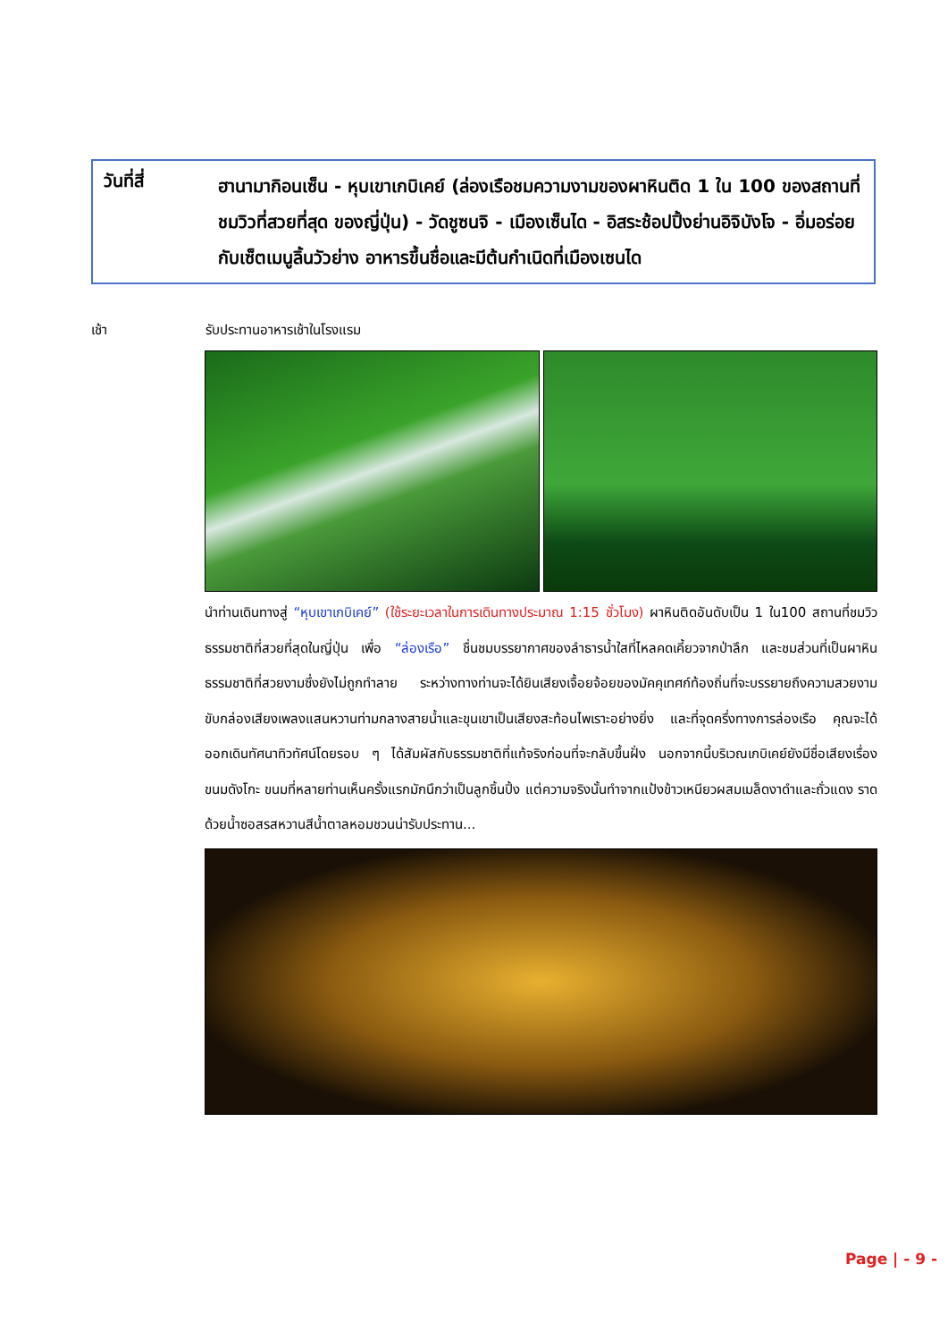วันที่สี่
ฮานามากิอนเซ็น - หุบเขาเกบิเคย์ (ล่องเรือชมความงามของผาหินติด 1 ใน 100 ของสถานที่ชมวิวที่สวยที่สุด ของญี่ปุ่น) - วัดชูซนจิ - เมืองเซ็นได - อิสระช้อปปิ้งย่านอิจิบังโจ - อิ่มอร่อยกับเซ็ตเมนูลิ้นวัวย่าง อาหารขึ้นชื่อและมีต้นกำเนิดที่เมืองเซนได
เช้า รับประทานอาหารเช้าในโรงแรม
นำท่านเดินทางสู่ “หุบเขาเกบิเคย์” (ใช้ระยะเวลาในการเดินทางประมาณ 1:15 ชั่วโมง) ผาหินติดอันดับเป็น 1 ใน100 สถานที่ชมวิวธรรมชาติที่สวยที่สุดในญี่ปุ่น เพื่อ “ล่องเรือ” ชื่นชมบรรยากาศของลำธารน้ำใสที่ไหลคดเคี้ยวจากป่าลึก และชมส่วนที่เป็นผาหินธรรมชาติที่สวยงามซึ่งยังไม่ถูกทำลาย ระหว่างทางท่านจะได้ยินเสียงเจื้อยจ้อยของมัคคุเทศก์ท้องถิ่นที่จะบรรยายถึงความสวยงาม ขับกล่องเสียงเพลงแสนหวานท่ามกลางสายน้ำและขุนเขาเป็นเสียงสะท้อนไพเราะอย่างยิ่ง และที่จุดครึ่งทางการล่องเรือ คุณจะได้ออกเดินทัศนาทิวทัศน์โดยรอบ ๆ ได้สัมผัสกับธรรมชาติที่แท้จริงก่อนที่จะกลับขึ้นฝั่ง นอกจากนี้บริเวณเกบิเคย์ยังมีชื่อเสียงเรื่อง ขนมดังโกะ ขนมที่หลายท่านเห็นครั้งแรกมักนึกว่าเป็นลูกชิ้นปิ้ง แต่ความจริงนั้นทำจากแป้งข้าวเหนียวผสมเมล็ดงาดำและถั่วแดง ราดด้วยน้ำซอสรสหวานสีน้ำตาลหอมชวนน่ารับประทาน...
Page | - 9 -